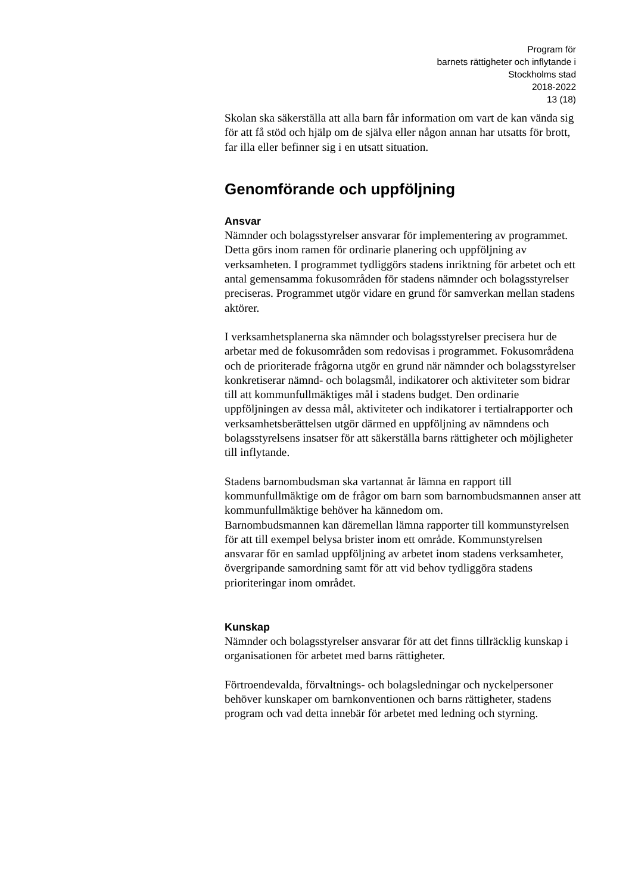Program för
barnets rättigheter och inflytande i
Stockholms stad
2018-2022
13 (18)
Skolan ska säkerställa att alla barn får information om vart de kan vända sig för att få stöd och hjälp om de själva eller någon annan har utsatts för brott, far illa eller befinner sig i en utsatt situation.
Genomförande och uppföljning
Ansvar
Nämnder och bolagsstyrelser ansvarar för implementering av programmet. Detta görs inom ramen för ordinarie planering och uppföljning av verksamheten. I programmet tydliggörs stadens inriktning för arbetet och ett antal gemensamma fokusområden för stadens nämnder och bolagsstyrelser preciseras. Programmet utgör vidare en grund för samverkan mellan stadens aktörer.
I verksamhetsplanerna ska nämnder och bolagsstyrelser precisera hur de arbetar med de fokusområden som redovisas i programmet. Fokusområdena och de prioriterade frågorna utgör en grund när nämnder och bolagsstyrelser konkretiserar nämnd- och bolagsmål, indikatorer och aktiviteter som bidrar till att kommunfullmäktiges mål i stadens budget. Den ordinarie uppföljningen av dessa mål, aktiviteter och indikatorer i tertialrapporter och verksamhetsberättelsen utgör därmed en uppföljning av nämndens och bolagsstyrelsens insatser för att säkerställa barns rättigheter och möjligheter till inflytande.
Stadens barnombudsman ska vartannat år lämna en rapport till kommunfullmäktige om de frågor om barn som barnombudsmannen anser att kommunfullmäktige behöver ha kännedom om.
Barnombudsmannen kan däremellan lämna rapporter till kommunstyrelsen för att till exempel belysa brister inom ett område. Kommunstyrelsen ansvarar för en samlad uppföljning av arbetet inom stadens verksamheter, övergripande samordning samt för att vid behov tydliggöra stadens prioriteringar inom området.
Kunskap
Nämnder och bolagsstyrelser ansvarar för att det finns tillräcklig kunskap i organisationen för arbetet med barns rättigheter.
Förtroendevalda, förvaltnings- och bolagsledningar och nyckelpersoner behöver kunskaper om barnkonventionen och barns rättigheter, stadens program och vad detta innebär för arbetet med ledning och styrning.